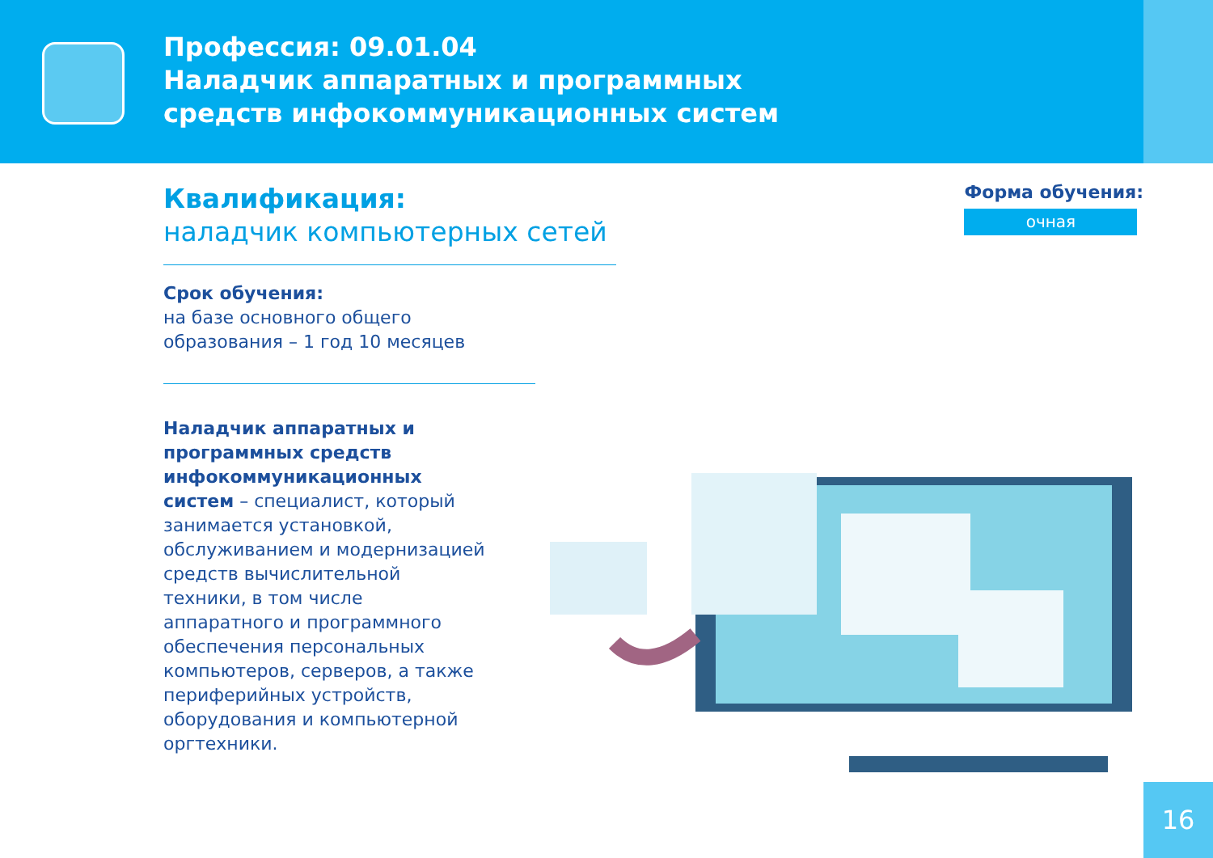Профессия: 09.01.04
Наладчик аппаратных и программных
средств инфокоммуникационных систем
Квалификация:
наладчик компьютерных сетей
Срок обучения:
на базе основного общего
образования – 1 год 10 месяцев
Наладчик аппаратных и программных средств инфокоммуникационных систем – специалист, который занимается установкой, обслуживанием и модернизацией средств вычислительной техники, в том числе аппаратного и программного обеспечения персональных компьютеров, серверов, а также периферийных устройств, оборудования и компьютерной оргтехники.
Форма обучения:
очная
16